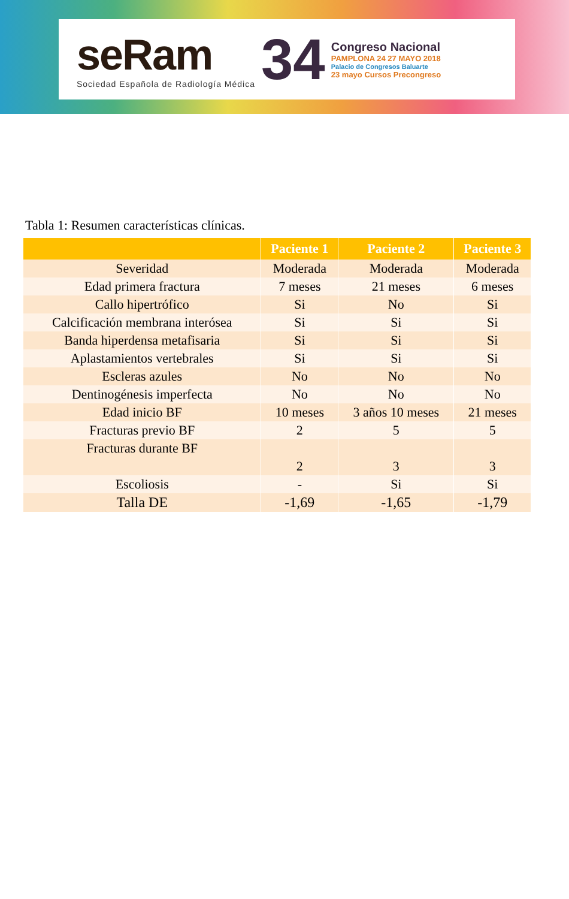seRam
Sociedad Española de Radiología Médica
34
Congreso Nacional
PAMPLONA 24 27 MAYO 2018
Palacio de Congresos Baluarte
23 mayo Cursos Precongreso
Tabla 1: Resumen características clínicas.
| | Paciente 1 | Paciente 2 | Paciente 3 |
| --- | --- | --- | --- |
| Severidad | Moderada | Moderada | Moderada |
| Edad primera fractura | 7 meses | 21 meses | 6 meses |
| Callo hipertrófico | Si | No | Si |
| Calcificación membrana interósea | Si | Si | Si |
| Banda hiperdensa metafisaria | Si | Si | Si |
| Aplastamientos vertebrales | Si | Si | Si |
| Escleras azules | No | No | No |
| Dentinogénesis imperfecta | No | No | No |
| Edad inicio BF | 10 meses | 3 años 10 meses | 21 meses |
| Fracturas previo BF | 2 | 5 | 5 |
| Fracturas durante BF | 2 | 3 | 3 |
| Escoliosis | - | Si | Si |
| Talla DE | -1,69 | -1,65 | -1,79 |